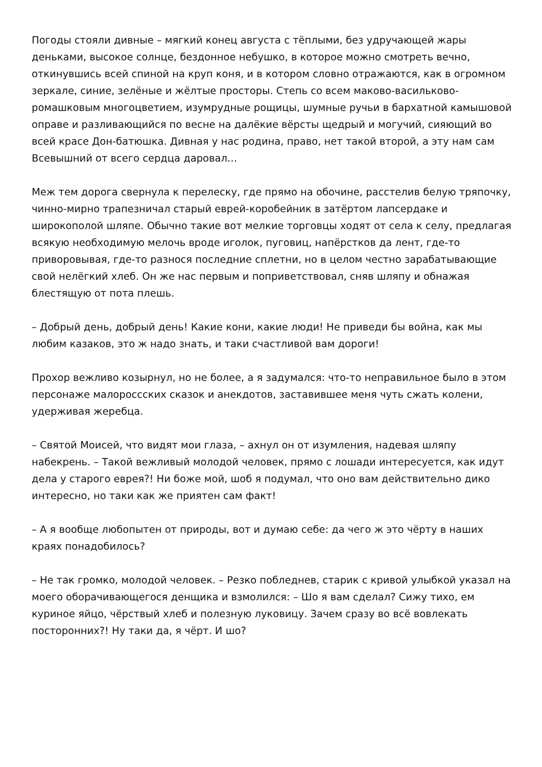Погоды стояли дивные – мягкий конец августа с тёплыми, без удручающей жары деньками, высокое солнце, бездонное небушко, в которое можно смотреть вечно, откинувшись всей спиной на круп коня, и в котором словно отражаются, как в огромном зеркале, синие, зелёные и жёлтые просторы. Степь со всем маково-васильково-ромашковым многоцветием, изумрудные рощицы, шумные ручьи в бархатной камышовой оправе и разливающийся по весне на далёкие вёрсты щедрый и могучий, сияющий во всей красе Дон-батюшка. Дивная у нас родина, право, нет такой второй, а эту нам сам Всевышний от всего сердца даровал…
Меж тем дорога свернула к перелеску, где прямо на обочине, расстелив белую тряпочку, чинно-мирно трапезничал старый еврей-коробейник в затёртом лапсердаке и широкополой шляпе. Обычно такие вот мелкие торговцы ходят от села к селу, предлагая всякую необходимую мелочь вроде иголок, пуговиц, напёрстков да лент, где-то приворовывая, где-то разнося последние сплетни, но в целом честно зарабатывающие свой нелёгкий хлеб. Он же нас первым и поприветствовал, сняв шляпу и обнажая блестящую от пота плешь.
– Добрый день, добрый день! Какие кони, какие люди! Не приведи бы война, как мы любим казаков, это ж надо знать, и таки счастливой вам дороги!
Прохор вежливо козырнул, но не более, а я задумался: что-то неправильное было в этом персонаже малороссских сказок и анекдотов, заставившее меня чуть сжать колени, удерживая жеребца.
– Святой Моисей, что видят мои глаза, – ахнул он от изумления, надевая шляпу набекрень. – Такой вежливый молодой человек, прямо с лошади интересуется, как идут дела у старого еврея?! Ни боже мой, шоб я подумал, что оно вам действительно дико интересно, но таки как же приятен сам факт!
– А я вообще любопытен от природы, вот и думаю себе: да чего ж это чёрту в наших краях понадобилось?
– Не так громко, молодой человек. – Резко побледнев, старик с кривой улыбкой указал на моего оборачивающегося денщика и взмолился: – Шо я вам сделал? Сижу тихо, ем куриное яйцо, чёрствый хлеб и полезную луковицу. Зачем сразу во всё вовлекать посторонних?! Ну таки да, я чёрт. И шо?